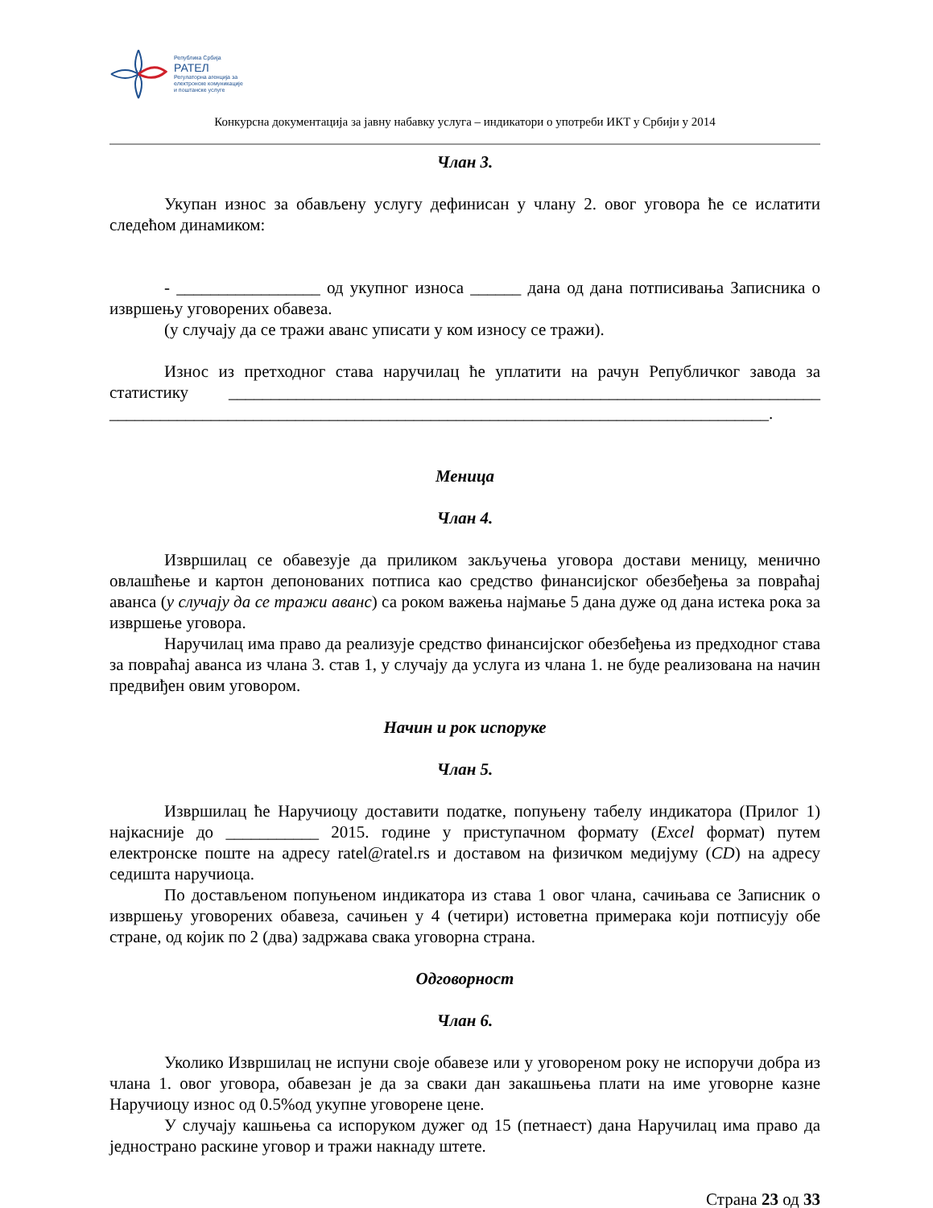Република Србија
РАТЕЛ
Регулаторна агенција за
електронске комуникације
и поштанске услуге
Конкурсна документација за јавну набавку услуга – индикатори о употреби ИКТ у Србији у 2014
Члан 3.
Укупан износ за обављену услугу дефинисан у члану 2. овог уговора ће се ислатити следећом динамиком:
- _________________ од укупног износа ______ дана од дана потписивања Записника о извршењу уговорених обавеза.
(у случају да се тражи аванс уписати у ком износу се тражи).
Износ из претходног става наручилац ће уплатити на рачун Републичког завода за статистику ______________________________________________________________________ ______________________________________________________________________________.
Меница
Члан 4.
Извршилац се обавезује да приликом закључења уговора достави меницу, менично овлашћење и картон депонованих потписа као средство финансијског обезбеђења за повраћај аванса (у случају да се тражи аванс) са роком важења најмање 5 дана дуже од дана истека рока за извршење уговора.
Наручилац има право да реализује средство финансијског обезбеђења из предходног става за повраћај аванса из члана 3. став 1, у случају да услуга из члана 1. не буде реализована на начин предвиђен овим уговором.
Начин и рок испоруке
Члан 5.
Извршилац ће Наручиоцу доставити податке, попуњену табелу индикатора (Прилог 1) најкасније до ___________ 2015. године у приступачном формату (Excel формат) путем електронске поште на адресу ratel@ratel.rs и доставом на физичком медијуму (CD) на адресу седишта наручиоца.
По достављеном попуњеном индикатора из става 1 овог члана, сачињава се Записник о извршењу уговорених обавеза, сачињен у 4 (четири) истоветна примерака који потписују обе стране, од којик по 2 (два) задржава свака уговорна страна.
Одговорност
Члан 6.
Уколико Извршилац не испуни своје обавезе или у уговореном року не испоручи добра из члана 1. овог уговора, обавезан је да за сваки дан закашњења плати на име уговорне казне Наручиоцу износ од 0.5%од укупне уговорене цене.
У случају кашњења са испоруком дужег од 15 (петнаест) дана Наручилац има право да једнострано раскине уговор и тражи накнаду штете.
Страна 23 од 33